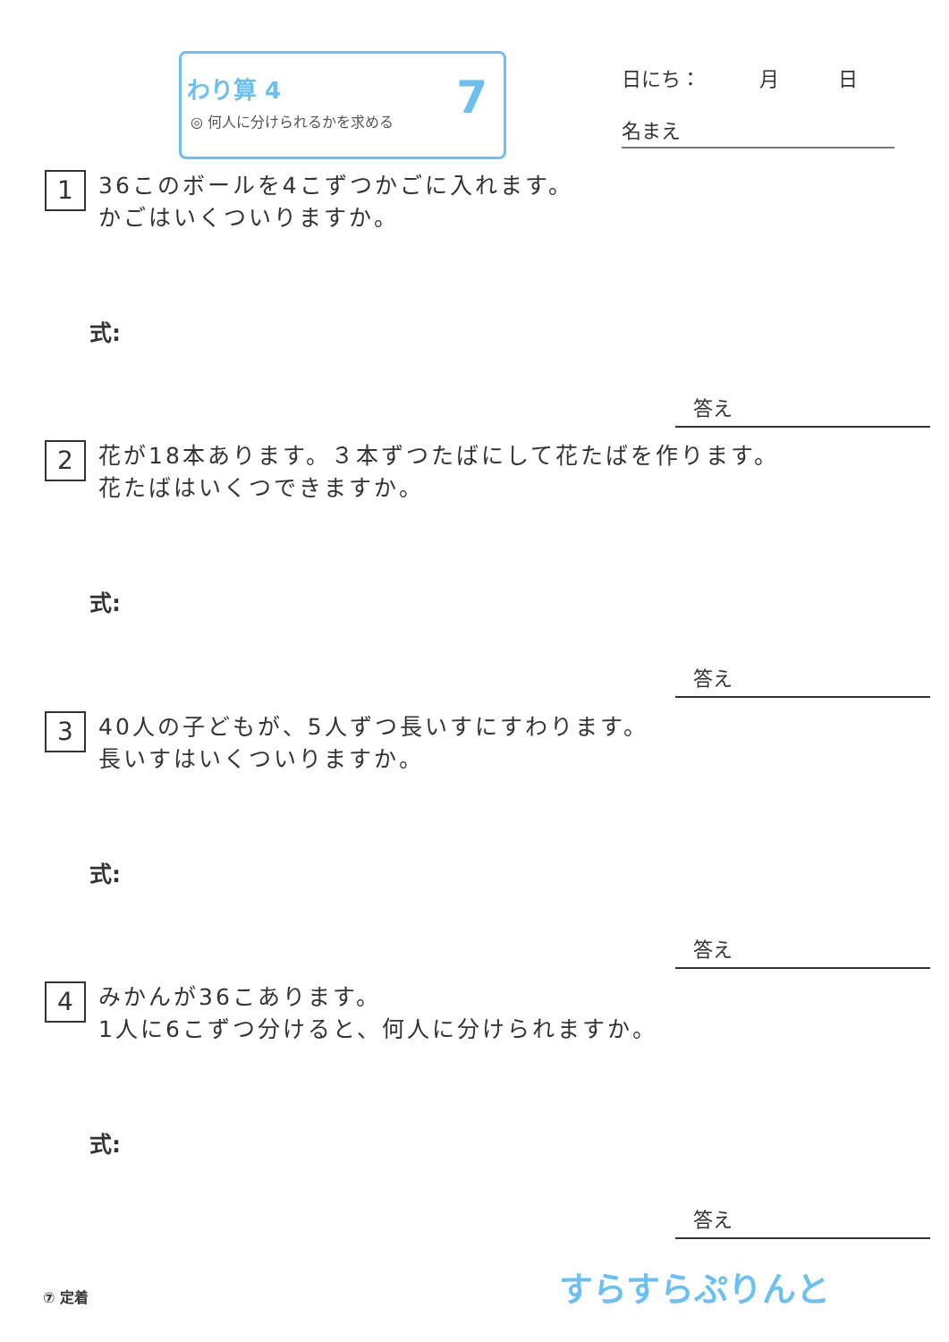わり算 4
◎ 何人に分けられるかを求める
7
日にち：　　　月　　　日
名まえ
1
36このボールを4こずつかごに入れます。
かごはいくついりますか。
式:
答え
2
花が18本あります。３本ずつたばにして花たばを作ります。
花たばはいくつできますか。
式:
答え
3
40人の子どもが、5人ずつ長いすにすわります。
長いすはいくついりますか。
式:
答え
4
みかんが36こあります。
1人に6こずつ分けると、何人に分けられますか。
式:
答え
⑦ 定着 すらすらぷりんと